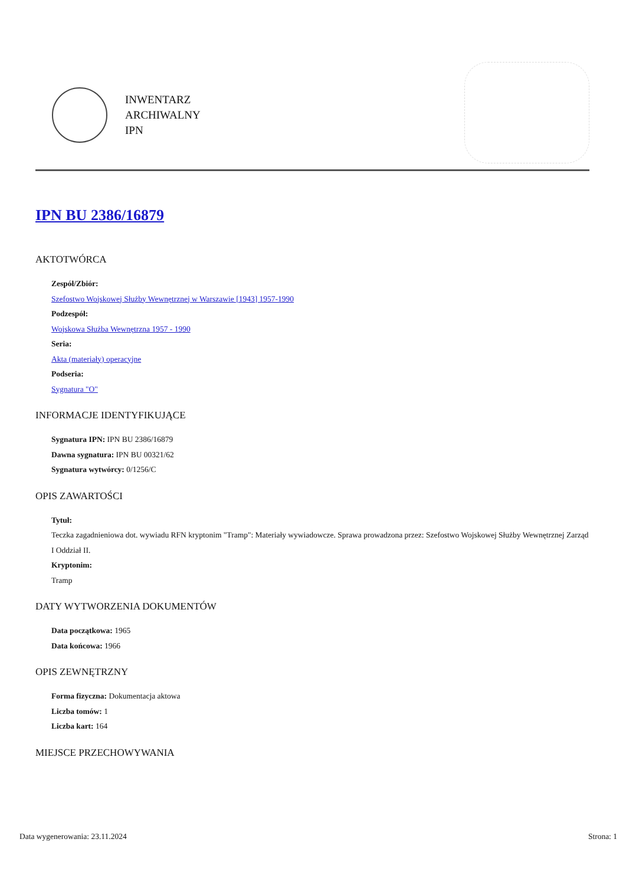INWENTARZ
ARCHIWALNY
IPN
IPN BU 2386/16879
AKTOTWÓRCA
Zespół/Zbiór:
Szefostwo Wojskowej Służby Wewnętrznej w Warszawie [1943] 1957-1990
Podzespół:
Wojskowa Służba Wewnętrzna 1957 - 1990
Seria:
Akta (materiały) operacyjne
Podseria:
Sygnatura "O"
INFORMACJE IDENTYFIKUJĄCE
Sygnatura IPN: IPN BU 2386/16879
Dawna sygnatura: IPN BU 00321/62
Sygnatura wytwórcy: 0/1256/C
OPIS ZAWARTOŚCI
Tytuł:
Teczka zagadnieniowa dot. wywiadu RFN kryptonim "Tramp": Materiały wywiadowcze. Sprawa prowadzona przez: Szefostwo Wojskowej Służby Wewnętrznej Zarząd I Oddział II.
Kryptonim:
Tramp
DATY WYTWORZENIA DOKUMENTÓW
Data początkowa: 1965
Data końcowa: 1966
OPIS ZEWNĘTRZNY
Forma fizyczna: Dokumentacja aktowa
Liczba tomów: 1
Liczba kart: 164
MIEJSCE PRZECHOWYWANIA
Data wygenerowania: 23.11.2024 Strona: 1